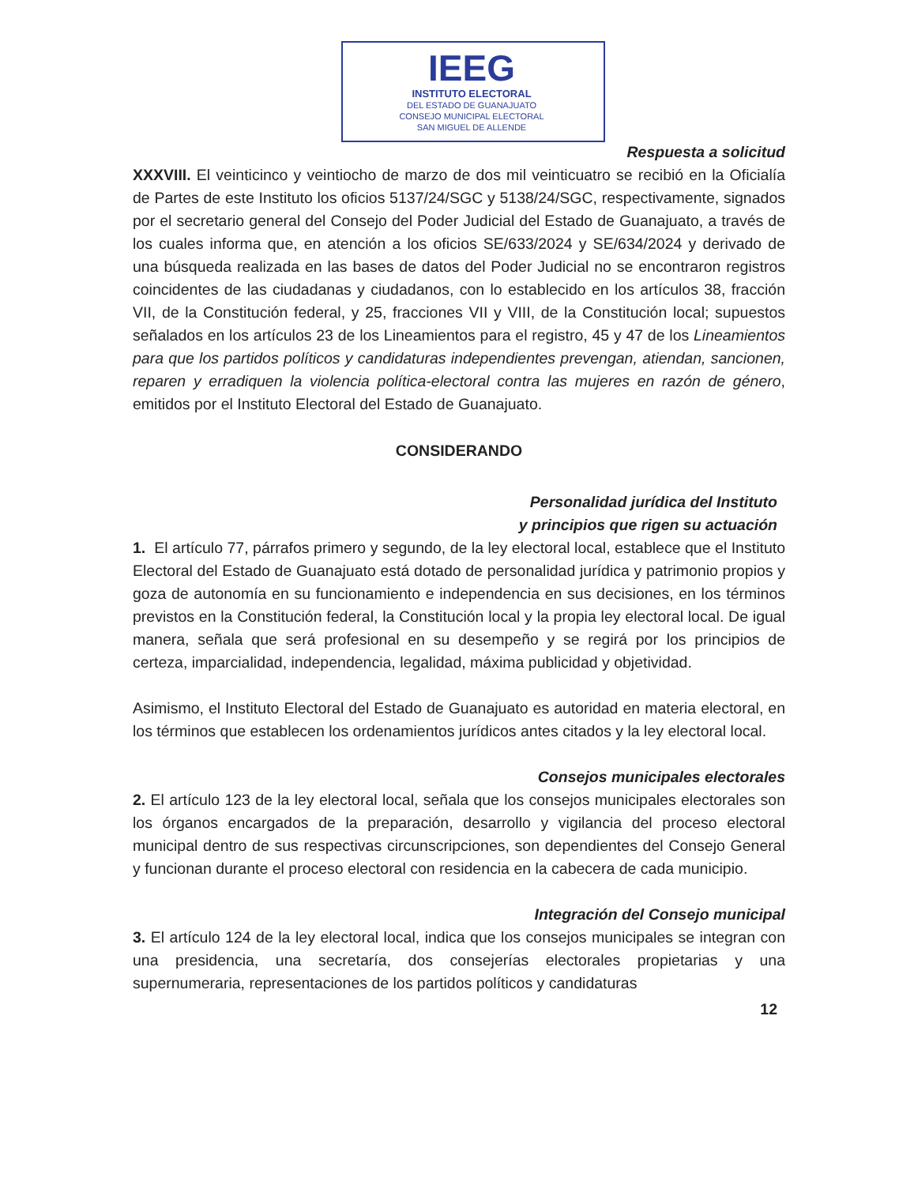IEEG
INSTITUTO ELECTORAL
DEL ESTADO DE GUANAJUATO
CONSEJO MUNICIPAL ELECTORAL
SAN MIGUEL DE ALLENDE
Respuesta a solicitud
XXXVIII. El veinticinco y veintiocho de marzo de dos mil veinticuatro se recibió en la Oficialía de Partes de este Instituto los oficios 5137/24/SGC y 5138/24/SGC, respectivamente, signados por el secretario general del Consejo del Poder Judicial del Estado de Guanajuato, a través de los cuales informa que, en atención a los oficios SE/633/2024 y SE/634/2024 y derivado de una búsqueda realizada en las bases de datos del Poder Judicial no se encontraron registros coincidentes de las ciudadanas y ciudadanos, con lo establecido en los artículos 38, fracción VII, de la Constitución federal, y 25, fracciones VII y VIII, de la Constitución local; supuestos señalados en los artículos 23 de los Lineamientos para el registro, 45 y 47 de los Lineamientos para que los partidos políticos y candidaturas independientes prevengan, atiendan, sancionen, reparen y erradiquen la violencia política-electoral contra las mujeres en razón de género, emitidos por el Instituto Electoral del Estado de Guanajuato.
CONSIDERANDO
Personalidad jurídica del Instituto
y principios que rigen su actuación
1. El artículo 77, párrafos primero y segundo, de la ley electoral local, establece que el Instituto Electoral del Estado de Guanajuato está dotado de personalidad jurídica y patrimonio propios y goza de autonomía en su funcionamiento e independencia en sus decisiones, en los términos previstos en la Constitución federal, la Constitución local y la propia ley electoral local. De igual manera, señala que será profesional en su desempeño y se regirá por los principios de certeza, imparcialidad, independencia, legalidad, máxima publicidad y objetividad.
Asimismo, el Instituto Electoral del Estado de Guanajuato es autoridad en materia electoral, en los términos que establecen los ordenamientos jurídicos antes citados y la ley electoral local.
Consejos municipales electorales
2. El artículo 123 de la ley electoral local, señala que los consejos municipales electorales son los órganos encargados de la preparación, desarrollo y vigilancia del proceso electoral municipal dentro de sus respectivas circunscripciones, son dependientes del Consejo General y funcionan durante el proceso electoral con residencia en la cabecera de cada municipio.
Integración del Consejo municipal
3. El artículo 124 de la ley electoral local, indica que los consejos municipales se integran con una presidencia, una secretaría, dos consejerías electorales propietarias y una supernumeraria, representaciones de los partidos políticos y candidaturas
12